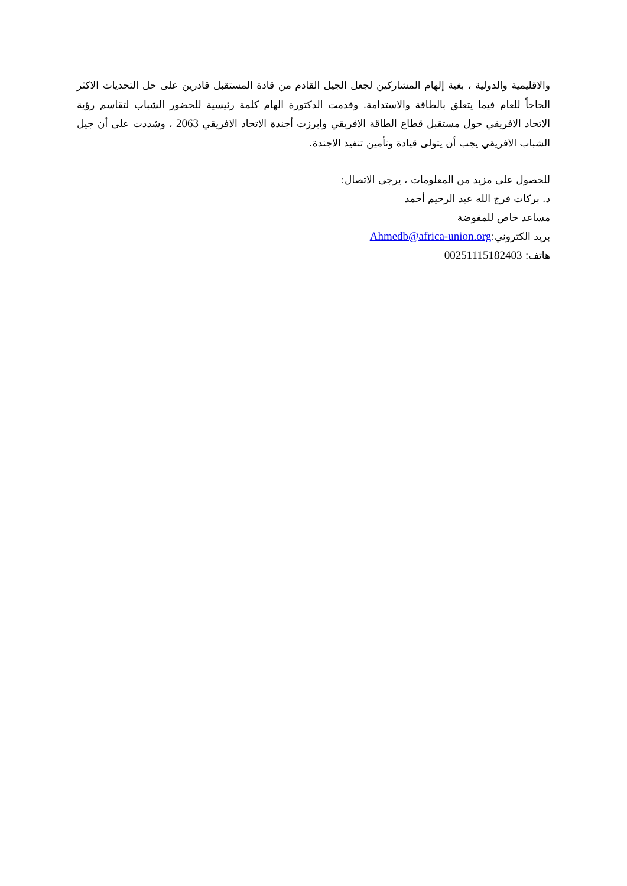والاقليمية والدولية ، بغية إلهام المشاركين لجعل الجيل القادم من قادة المستقبل قادرين على حل التحديات الاكثر الحاحاً للعام فيما يتعلق بالطاقة والاستدامة. وقدمت الدكتورة الهام كلمة رئيسية للحضور الشباب لتقاسم رؤية الاتحاد الافريقي حول مستقبل قطاع الطاقة الافريقي وابرزت أجندة الاتحاد الافريقي 2063 ، وشددت على أن جيل الشباب الافريقي يجب أن يتولى قيادة وتأمين تنفيذ الاجندة.
للحصول على مزيد من المعلومات ، يرجى الاتصال:
د. بركات فرج الله عبد الرحيم أحمد
مساعد خاص للمفوضة
بريد الكتروني:Ahmedb@africa-union.org
هاتف: 00251115182403